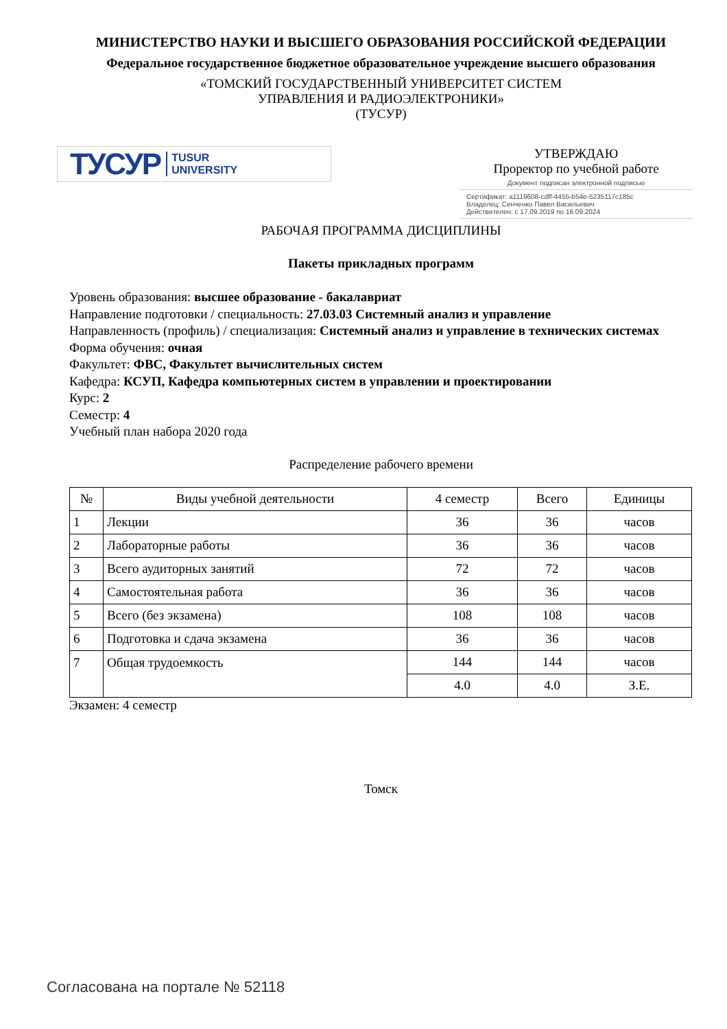МИНИСТЕРСТВО НАУКИ И ВЫСШЕГО ОБРАЗОВАНИЯ РОССИЙСКОЙ ФЕДЕРАЦИИ
Федеральное государственное бюджетное образовательное учреждение высшего образования
«ТОМСКИЙ ГОСУДАРСТВЕННЫЙ УНИВЕРСИТЕТ СИСТЕМ
УПРАВЛЕНИЯ И РАДИОЭЛЕКТРОНИКИ»
(ТУСУР)
ТУСУР TUSUR
UNIVERSITY
УТВЕРЖДАЮ
Проректор по учебной работе
Документ подписан электронной подписью
Сертификат: a1119608-cdff-4455-b54e-5235117c185c
Владелец: Сенченко Павел Васильевич
Действителен: с 17.09.2019 по 16.09.2024
РАБОЧАЯ ПРОГРАММА ДИСЦИПЛИНЫ
Пакеты прикладных программ
Уровень образования: высшее образование - бакалавриат
Направление подготовки / специальность: 27.03.03 Системный анализ и управление
Направленность (профиль) / специализация: Системный анализ и управление в технических системах
Форма обучения: очная
Факультет: ФВС, Факультет вычислительных систем
Кафедра: КСУП, Кафедра компьютерных систем в управлении и проектировании
Курс: 2
Семестр: 4
Учебный план набора 2020 года
Распределение рабочего времени
| № | Виды учебной деятельности | 4 семестр | Всего | Единицы |
| --- | --- | --- | --- | --- |
| 1 | Лекции | 36 | 36 | часов |
| 2 | Лабораторные работы | 36 | 36 | часов |
| 3 | Всего аудиторных занятий | 72 | 72 | часов |
| 4 | Самостоятельная работа | 36 | 36 | часов |
| 5 | Всего (без экзамена) | 108 | 108 | часов |
| 6 | Подготовка и сдача экзамена | 36 | 36 | часов |
| 7 | Общая трудоемкость | 144 | 144 | часов |
| | | 4.0 | 4.0 | З.Е. |
Экзамен: 4 семестр
Томск
Согласована на портале № 52118